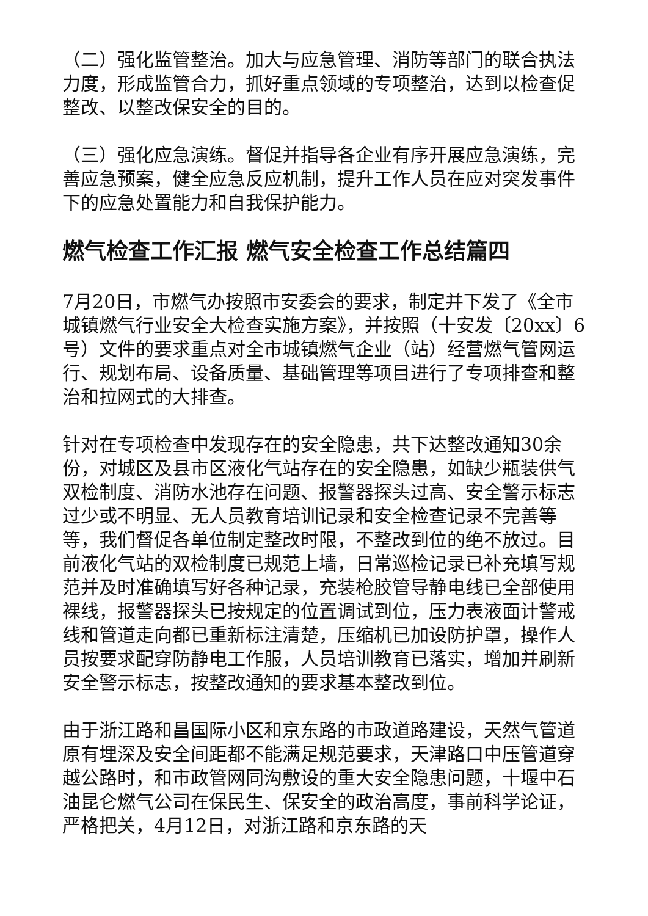（二）强化监管整治。加大与应急管理、消防等部门的联合执法力度，形成监管合力，抓好重点领域的专项整治，达到以检查促整改、以整改保安全的目的。
（三）强化应急演练。督促并指导各企业有序开展应急演练，完善应急预案，健全应急反应机制，提升工作人员在应对突发事件下的应急处置能力和自我保护能力。
燃气检查工作汇报 燃气安全检查工作总结篇四
7月20日，市燃气办按照市安委会的要求，制定并下发了《全市城镇燃气行业安全大检查实施方案》，并按照（十安发〔20xx〕6号）文件的要求重点对全市城镇燃气企业（站）经营燃气管网运行、规划布局、设备质量、基础管理等项目进行了专项排查和整治和拉网式的大排查。
针对在专项检查中发现存在的安全隐患，共下达整改通知30余份，对城区及县市区液化气站存在的安全隐患，如缺少瓶装供气双检制度、消防水池存在问题、报警器探头过高、安全警示标志过少或不明显、无人员教育培训记录和安全检查记录不完善等等，我们督促各单位制定整改时限，不整改到位的绝不放过。目前液化气站的双检制度已规范上墙，日常巡检记录已补充填写规范并及时准确填写好各种记录，充装枪胶管导静电线已全部使用裸线，报警器探头已按规定的位置调试到位，压力表液面计警戒线和管道走向都已重新标注清楚，压缩机已加设防护罩，操作人员按要求配穿防静电工作服，人员培训教育已落实，增加并刷新安全警示标志，按整改通知的要求基本整改到位。
由于浙江路和昌国际小区和京东路的市政道路建设，天然气管道原有埋深及安全间距都不能满足规范要求，天津路口中压管道穿越公路时，和市政管网同沟敷设的重大安全隐患问题，十堰中石油昆仑燃气公司在保民生、保安全的政治高度，事前科学论证，严格把关，4月12日，对浙江路和京东路的天